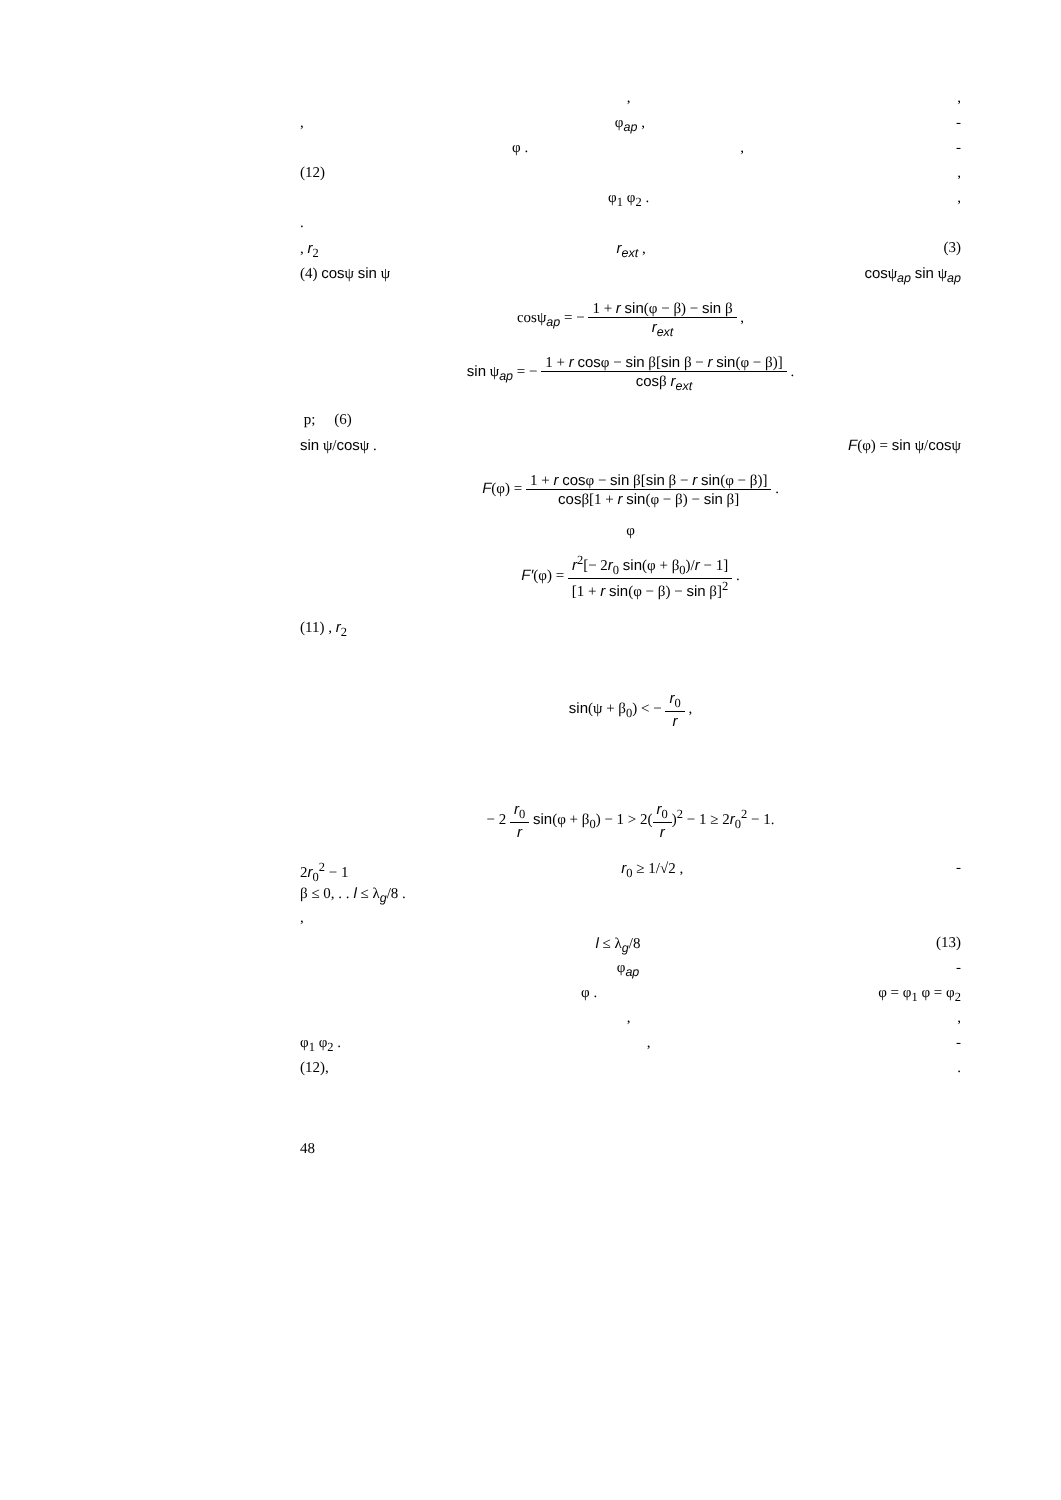,,
, φ<sub>ap</sub> , -
φ ., -
(12),
φ<sub>1</sub> φ<sub>2</sub> .,
.
, r<sub>2</sub> r<sub>ext</sub> , (3)
(4) cosψ sin ψ cosψ<sub>ap</sub> sin ψ<sub>ap</sub>
cosψ<sub>ap</sub> = −
1 + r sin(φ − β) − sin β
r<sub>ext</sub>
,
sin ψ<sub>ap</sub> = −
1 + r cosφ − sin β[sin β − r sin(φ − β)]
cosβ r<sub>ext</sub>
.
p; (6)
sin ψ/cosψ . F(φ) = sin ψ/cosψ
F(φ) =
1 + r cosφ − sin β[sin β − r sin(φ − β)]
cosβ[1 + r sin(φ − β) − sin β]
.
φ
F′(φ) =
r<sup>2</sup>[− 2r<sub>0</sub> sin(φ + β<sub>0</sub>)/r − 1]
[1 + r sin(φ − β) − sin β]<sup>2</sup>
.
(11) , r<sub>2</sub>
sin(ψ + β<sub>0</sub>) < −
r<sub>0</sub>
r
,
− 2
r<sub>0</sub>
r
sin(φ + β<sub>0</sub>) − 1 > 2(
r<sub>0</sub>
r
)<sup>2</sup> − 1 ≥ 2r<sub>0</sub><sup>2</sup> − 1.
2r<sub>0</sub><sup>2</sup> − 1 r<sub>0</sub> ≥ 1/√2 , -
β ≤ 0, . . l ≤ λ<sub>g</sub>/8 .
,
l ≤ λ<sub>g</sub>/8 (13)
φ<sub>ap</sub> -
φ . φ = φ<sub>1</sub> φ = φ<sub>2</sub>
,,
φ<sub>1</sub> φ<sub>2</sub> ., -
(12),.
48